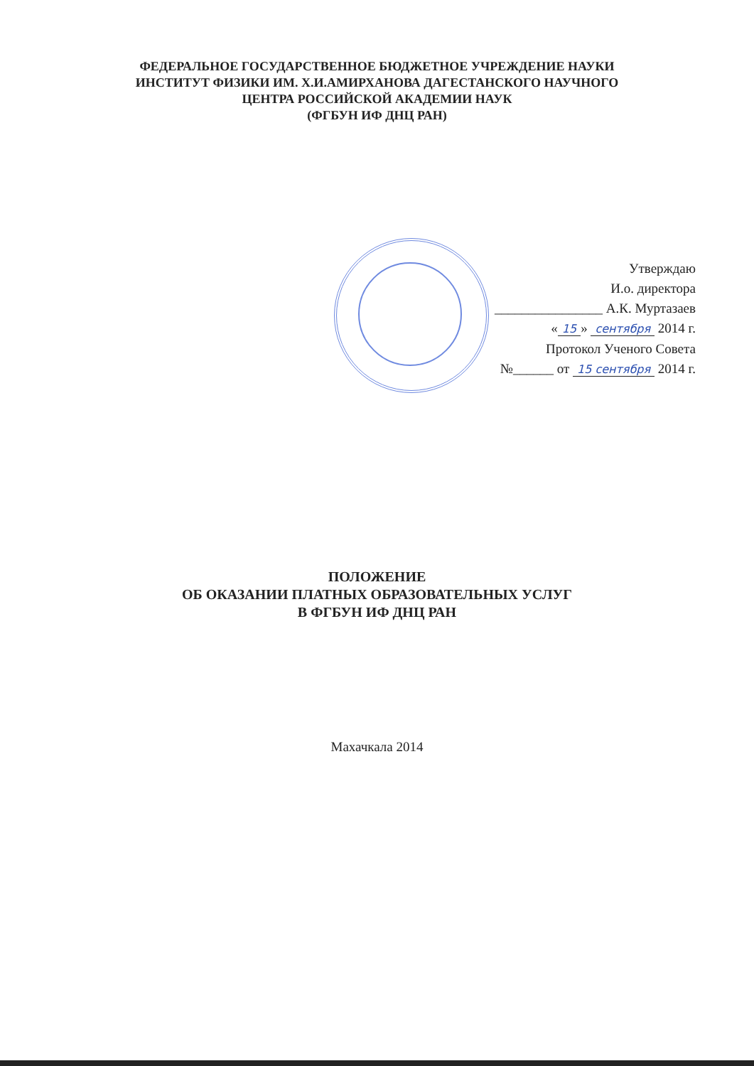ФЕДЕРАЛЬНОЕ ГОСУДАРСТВЕННОЕ БЮДЖЕТНОЕ УЧРЕЖДЕНИЕ НАУКИ
ИНСТИТУТ ФИЗИКИ ИМ. Х.И.АМИРХАНОВА ДАГЕСТАНСКОГО НАУЧНОГО
ЦЕНТРА РОССИЙСКОЙ АКАДЕМИИ НАУК
(ФГБУН ИФ ДНЦ РАН)
Утверждаю
И.о. директора
________________ А.К. Муртазаев
« 15 » сентября 2014 г.
Протокол Ученого Совета
№______ от 15 сентября 2014 г.
ПОЛОЖЕНИЕ
ОБ ОКАЗАНИИ ПЛАТНЫХ ОБРАЗОВАТЕЛЬНЫХ УСЛУГ
В ФГБУН ИФ ДНЦ РАН
Махачкала 2014